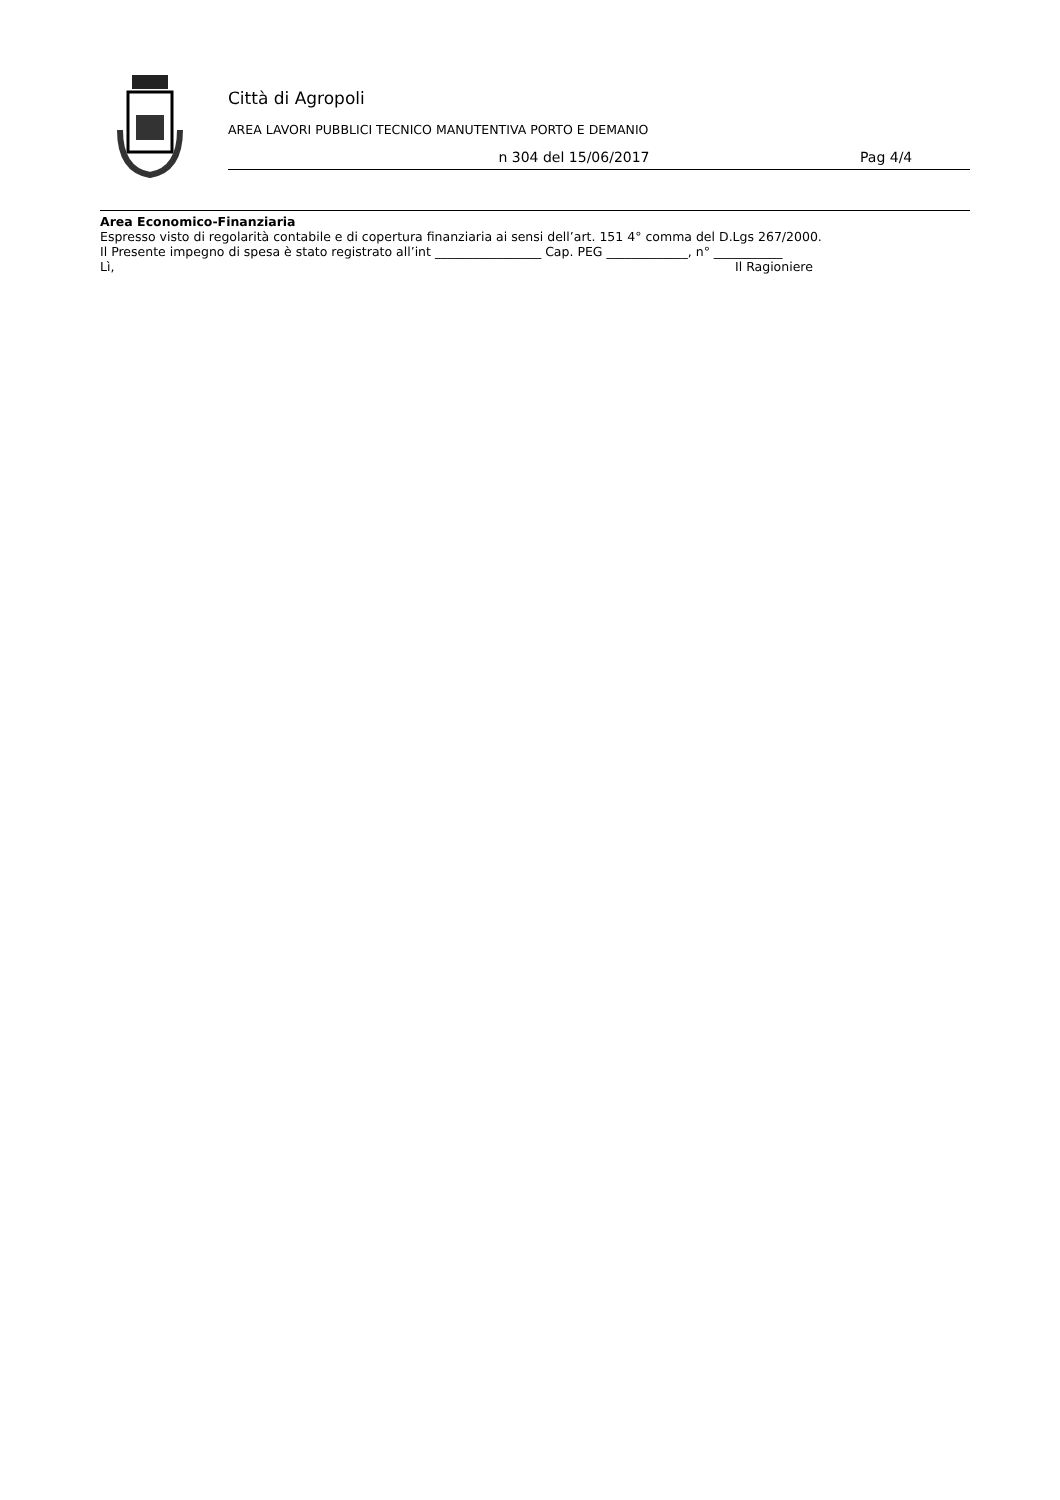Città di Agropoli
AREA LAVORI PUBBLICI TECNICO MANUTENTIVA PORTO E DEMANIO
n 304 del 15/06/2017 Pag 4/4
Area Economico-Finanziaria
Espresso visto di regolarità contabile e di copertura finanziaria ai sensi dell’art. 151 4° comma del D.Lgs 267/2000.
Il Presente impegno di spesa è stato registrato all’int _________________ Cap. PEG _____________, n° ___________
Lì, Il Ragioniere